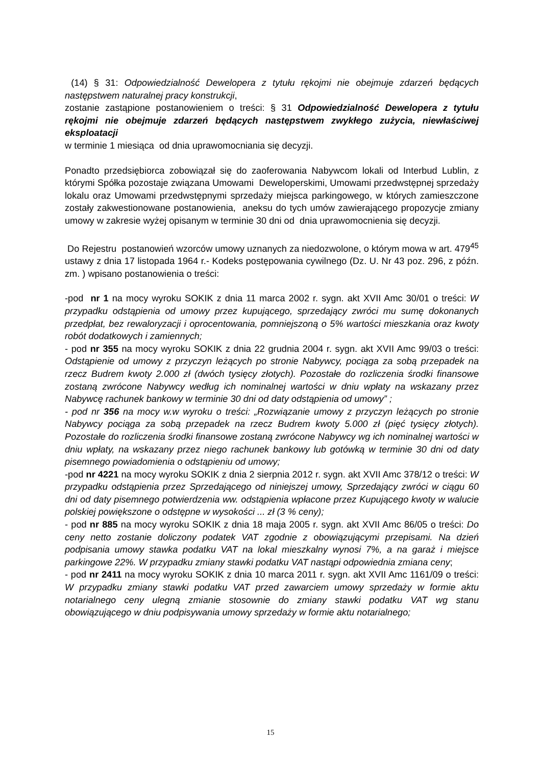(14) § 31: Odpowiedzialność Dewelopera z tytułu rękojmi nie obejmuje zdarzeń będących następstwem naturalnej pracy konstrukcji,
zostanie zastąpione postanowieniem o treści: § 31 Odpowiedzialność Dewelopera z tytułu rękojmi nie obejmuje zdarzeń będących następstwem zwykłego zużycia, niewłaściwej eksploatacji
w terminie 1 miesiąca od dnia uprawomocniania się decyzji.
Ponadto przedsiębiorca zobowiązał się do zaoferowania Nabywcom lokali od Interbud Lublin, z którymi Spółka pozostaje związana Umowami Deweloperskimi, Umowami przedwstępnej sprzedaży lokalu oraz Umowami przedwstępnymi sprzedaży miejsca parkingowego, w których zamieszczone zostały zakwestionowane postanowienia, aneksu do tych umów zawierającego propozycje zmiany umowy w zakresie wyżej opisanym w terminie 30 dni od dnia uprawomocnienia się decyzji.
Do Rejestru postanowień wzorców umowy uznanych za niedozwolone, o którym mowa w art. 479<sup>45</sup> ustawy z dnia 17 listopada 1964 r.- Kodeks postępowania cywilnego (Dz. U. Nr 43 poz. 296, z późn. zm. ) wpisano postanowienia o treści:
-pod nr 1 na mocy wyroku SOKIK z dnia 11 marca 2002 r. sygn. akt XVII Amc 30/01 o treści: W przypadku odstąpienia od umowy przez kupującego, sprzedający zwróci mu sumę dokonanych przedpłat, bez rewaloryzacji i oprocentowania, pomniejszoną o 5% wartości mieszkania oraz kwoty robót dodatkowych i zamiennych;
- pod nr 355 na mocy wyroku SOKIK z dnia 22 grudnia 2004 r. sygn. akt XVII Amc 99/03 o treści: Odstąpienie od umowy z przyczyn leżących po stronie Nabywcy, pociąga za sobą przepadek na rzecz Budrem kwoty 2.000 zł (dwóch tysięcy złotych). Pozostałe do rozliczenia środki finansowe zostaną zwrócone Nabywcy według ich nominalnej wartości w dniu wpłaty na wskazany przez Nabywcę rachunek bankowy w terminie 30 dni od daty odstąpienia od umowy” ;
- pod nr 356 na mocy w.w wyroku o treści: „Rozwiązanie umowy z przyczyn leżących po stronie Nabywcy pociąga za sobą przepadek na rzecz Budrem kwoty 5.000 zł (pięć tysięcy złotych). Pozostałe do rozliczenia środki finansowe zostaną zwrócone Nabywcy wg ich nominalnej wartości w dniu wpłaty, na wskazany przez niego rachunek bankowy lub gotówką w terminie 30 dni od daty pisemnego powiadomienia o odstąpieniu od umowy;
-pod nr 4221 na mocy wyroku SOKIK z dnia 2 sierpnia 2012 r. sygn. akt XVII Amc 378/12 o treści: W przypadku odstąpienia przez Sprzedającego od niniejszej umowy, Sprzedający zwróci w ciągu 60 dni od daty pisemnego potwierdzenia ww. odstąpienia wpłacone przez Kupującego kwoty w walucie polskiej powiększone o odstępne w wysokości ... zł (3 % ceny);
- pod nr 885 na mocy wyroku SOKIK z dnia 18 maja 2005 r. sygn. akt XVII Amc 86/05 o treści: Do ceny netto zostanie doliczony podatek VAT zgodnie z obowiązującymi przepisami. Na dzień podpisania umowy stawka podatku VAT na lokal mieszkalny wynosi 7%, a na garaż i miejsce parkingowe 22%. W przypadku zmiany stawki podatku VAT nastąpi odpowiednia zmiana ceny;
- pod nr 2411 na mocy wyroku SOKIK z dnia 10 marca 2011 r. sygn. akt XVII Amc 1161/09 o treści: W przypadku zmiany stawki podatku VAT przed zawarciem umowy sprzedaży w formie aktu notarialnego ceny ulegną zmianie stosownie do zmiany stawki podatku VAT wg stanu obowiązującego w dniu podpisywania umowy sprzedaży w formie aktu notarialnego;
15